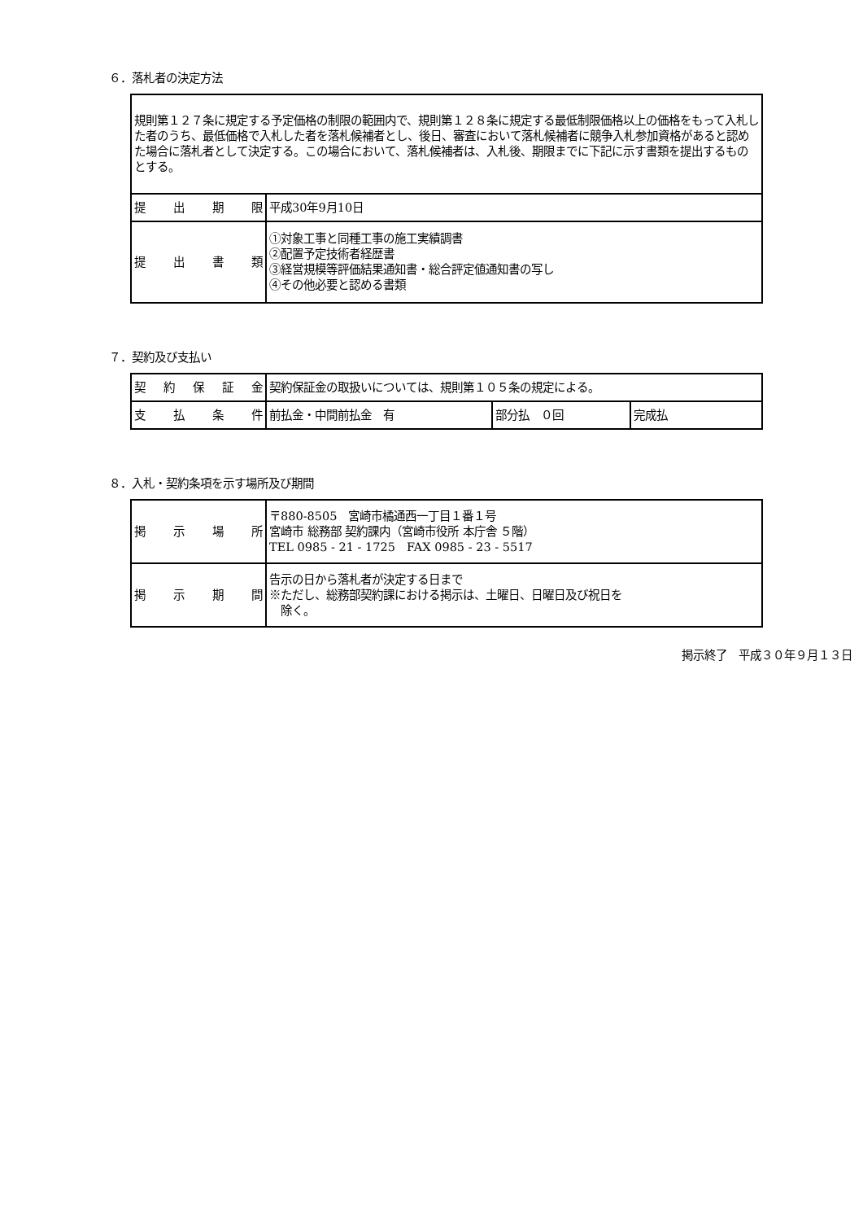６．落札者の決定方法
| 規則第１２７条に規定する予定価格の制限の範囲内で、規則第１２８条に規定する最低制限価格以上の価格をもって入札した者のうち、最低価格で入札した者を落札候補者とし、後日、審査において落札候補者に競争入札参加資格があると認めた場合に落札者として決定する。この場合において、落札候補者は、入札後、期限までに下記に示す書類を提出するものとする。 | |
| 提 出 期 限 | 平成30年9月10日 |
| 提 出 書 類 | ①対象工事と同種工事の施工実績調書 ②配置予定技術者経歴書 ③経営規模等評価結果通知書・総合評定値通知書の写し ④その他必要と認める書類 |
７．契約及び支払い
| 契 約 保 証 金 | 契約保証金の取扱いについては、規則第１０５条の規定による。 | | |
| 支 払 条 件 | 前払金・中間前払金 有 | 部分払 ０回 | 完成払 |
８．入札・契約条項を示す場所及び期間
| 掲 示 場 所 | 〒880-8505 宮崎市橘通西一丁目１番１号 宮崎市 総務部 契約課内（宮崎市役所 本庁舎 ５階） TEL 0985 - 21 - 1725 FAX 0985 - 23 - 5517 |
| 掲 示 期 間 | 告示の日から落札者が決定する日まで ※ただし、総務部契約課における掲示は、土曜日、日曜日及び祝日を 除く。 |
掲示終了　平成３０年９月１３日